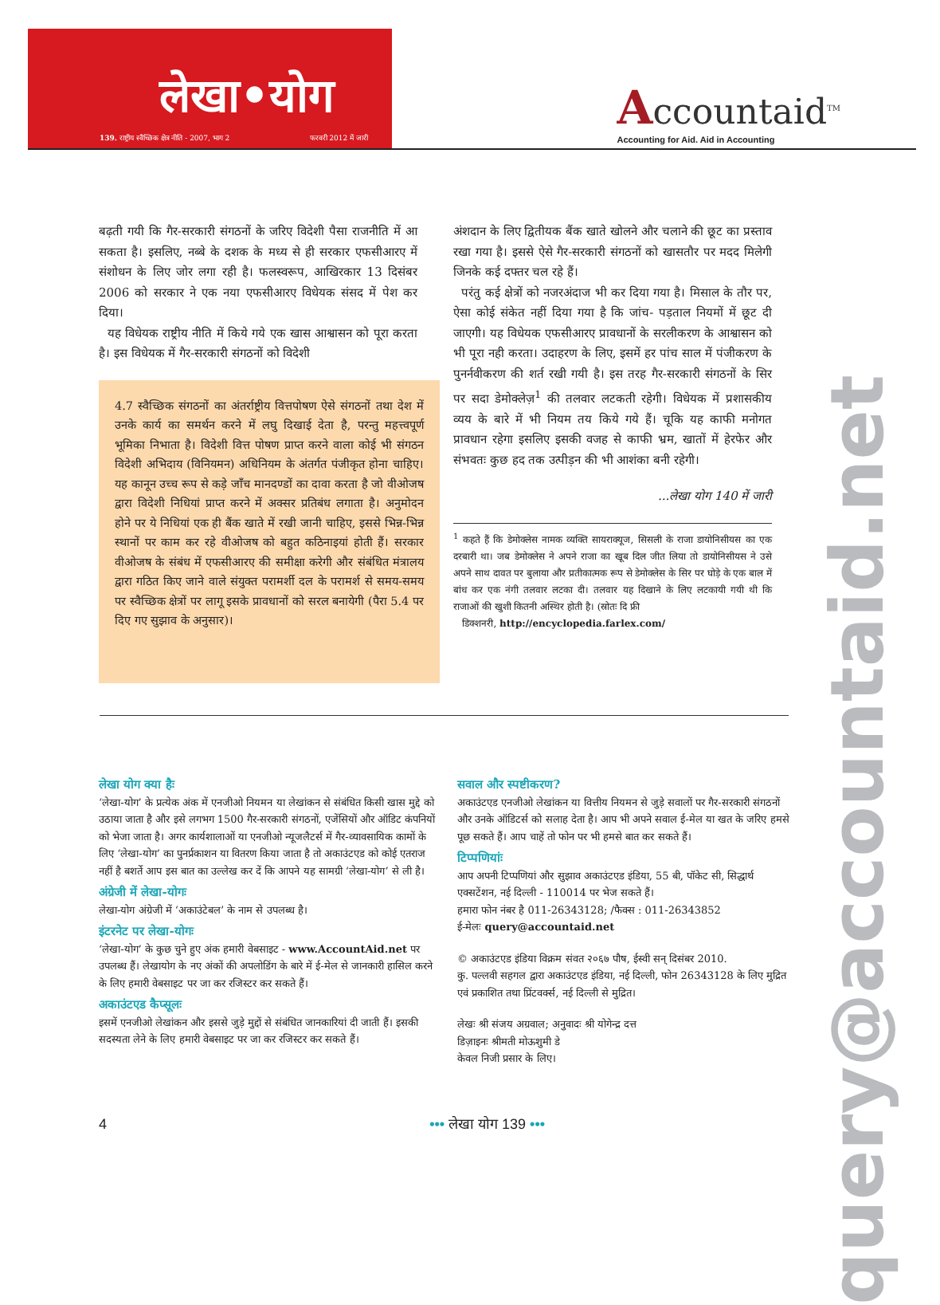लेखा•योग
139. राष्ट्रीय स्वैच्छिक क्षेत्र नीति - 2007, भाग 2 फरवरी 2012 में जारी
Accountaid<sup>TM</sup>
Accounting for Aid. Aid in Accounting
बढ़ती गयी कि गैर-सरकारी संगठनों के जरिए विदेशी पैसा राजनीति में आ सकता है। इसलिए, नब्बे के दशक के मध्य से ही सरकार एफसीआरए में संशोधन के लिए जोर लगा रही है। फलस्वरूप, आखिरकार 13 दिसंबर 2006 को सरकार ने एक नया एफसीआरए विधेयक संसद में पेश कर दिया।
यह विधेयक राष्ट्रीय नीति में किये गये एक खास आश्वासन को पूरा करता है। इस विधेयक में गैर-सरकारी संगठनों को विदेशी
4.7 स्वैच्छिक संगठनों का अंतर्राष्ट्रीय वित्तपोषण ऐसे संगठनों तथा देश में उनके कार्य का समर्थन करने में लघु दिखाई देता है, परन्तु महत्त्वपूर्ण भूमिका निभाता है। विदेशी वित्त पोषण प्राप्त करने वाला कोई भी संगठन विदेशी अभिदाय (विनियमन) अधिनियम के अंतर्गत पंजीकृत होना चाहिए। यह कानून उच्च रूप से कड़े जाँच मानदण्डों का दावा करता है जो वीओजष द्वारा विदेशी निधियां प्राप्त करने में अक्सर प्रतिबंध लगाता है। अनुमोदन होने पर ये निधियां एक ही बैंक खाते में रखी जानी चाहिए, इससे भिन्न-भिन्न स्थानों पर काम कर रहे वीओजष को बहुत कठिनाइयां होती हैं। सरकार वीओजष के संबंध में एफसीआरए की समीक्षा करेगी और संबंधित मंत्रालय द्वारा गठित किए जाने वाले संयुक्त परामर्शी दल के परामर्श से समय-समय पर स्वैच्छिक क्षेत्रों पर लागू इसके प्रावधानों को सरल बनायेगी (पैरा 5.4 पर दिए गए सुझाव के अनुसार)।
अंशदान के लिए द्वितीयक बैंक खाते खोलने और चलाने की छूट का प्रस्ताव रखा गया है। इससे ऐसे गैर-सरकारी संगठनों को खासतौर पर मदद मिलेगी जिनके कई दफ्तर चल रहे हैं।
परंतु कई क्षेत्रों को नजरअंदाज भी कर दिया गया है। मिसाल के तौर पर, ऐसा कोई संकेत नहीं दिया गया है कि जांच- पड़ताल नियमों में छूट दी जाएगी। यह विधेयक एफसीआरए प्रावधानों के सरलीकरण के आश्वासन को भी पूरा नही करता। उदाहरण के लिए, इसमें हर पांच साल में पंजीकरण के पुनर्नवीकरण की शर्त रखी गयी है। इस तरह गैर-सरकारी संगठनों के सिर पर सदा डेमोक्लेज़<sup>1</sup> की तलवार लटकती रहेगी। विधेयक में प्रशासकीय व्यय के बारे में भी नियम तय किये गये हैं। चूकि यह काफी मनोगत प्रावधान रहेगा इसलिए इसकी वजह से काफी भ्रम, खातों में हेरफेर और संभवतः कुछ हद तक उत्पीड़न की भी आशंका बनी रहेगी।
...लेखा योग 140 में जारी
<sup>1</sup> कहते हैं कि डेमोक्लेस नामक व्यक्ति सायराक्यूज, सिसली के राजा डायोनिसीयस का एक दरबारी था। जब डेमोक्लेस ने अपने राजा का खूब दिल जीत लिया तो डायोनिसीयस ने उसे अपने साथ दावत पर बुलाया और प्रतीकात्मक रूप से डेमोक्लेस के सिर पर घोड़े के एक बाल में बांध कर एक नंगी तलवार लटका दी। तलवार यह दिखाने के लिए लटकायी गयी थी कि राजाओं की खुशी कितनी अस्थिर होती है। (स्रोतः दि फ्री
डिक्शनरी, http://encyclopedia.farlex.com/
लेखा योग क्या हैः
‘लेखा-योग’ के प्रत्येक अंक में एनजीओ नियमन या लेखांकन से संबंधित किसी खास मुद्दे को उठाया जाता है और इसे लगभग 1500 गैर-सरकारी संगठनों, एजेंसियों और ऑडिट कंपनियों को भेजा जाता है। अगर कार्यशालाओं या एनजीओ न्यूजलैटर्स में गैर-व्यावसायिक कामों के लिए ‘लेखा-योग’ का पुनर्प्रकाशन या वितरण किया जाता है तो अकाउंटएड को कोई एतराज नहीं है बशर्ते आप इस बात का उल्लेख कर दें कि आपने यह सामग्री ‘लेखा-योग’ से ली है।
अंग्रेजी में लेखा-योगः
लेखा-योग अंग्रेजी में ‘अकाउंटेबल’ के नाम से उपलब्ध है।
इंटरनेट पर लेखा-योगः
‘लेखा-योग’ के कुछ चुने हुए अंक हमारी वेबसाइट - www.AccountAid.net पर उपलब्ध हैं। लेखायोग के नए अंकों की अपलोडिंग के बारे में ई-मेल से जानकारी हासिल करने के लिए हमारी वेबसाइट पर जा कर रजिस्टर कर सकते हैं।
अकाउंटएड कैप्सूलः
इसमें एनजीओ लेखांकन और इससे जुड़े मुद्दों से संबंधित जानकारियां दी जाती हैं। इसकी सदस्यता लेने के लिए हमारी वेबसाइट पर जा कर रजिस्टर कर सकते हैं।
सवाल और स्पष्टीकरण?
अकाउंटएड एनजीओ लेखांकन या वित्तीय नियमन से जुड़े सवालों पर गैर-सरकारी संगठनों और उनके ऑडिटर्स को सलाह देता है। आप भी अपने सवाल ई-मेल या खत के जरिए हमसे पूछ सकते हैं। आप चाहें तो फोन पर भी हमसे बात कर सकते हैं।
टिप्पणियांः
आप अपनी टिप्पणियां और सुझाव अकाउंटएड इंडिया, 55 बी, पॉकेट सी, सिद्धार्थ एक्सटेंशन, नई दिल्ली - 110014 पर भेज सकते हैं।
हमारा फोन नंबर है 011-26343128; /फैक्स : 011-26343852
ई-मेलः query@accountaid.net
© अकाउंटएड इंडिया विक्रम संवत २०६७ पौष, ईस्वी सन् दिसंबर 2010.
कु. पल्लवी सहगल द्वारा अकाउंटएड इंडिया, नई दिल्ली, फोन 26343128 के लिए मुद्रित एवं प्रकाशित तथा प्रिंटवर्क्स, नई दिल्ली से मुद्रित।
लेखः श्री संजय अग्रवाल; अनुवादः श्री योगेन्द्र दत्त
डिज़ाइनः श्रीमती मोऊशुमी डे
केवल निजी प्रसार के लिए।
query@accountaid.net
4 ••• लेखा योग 139 •••